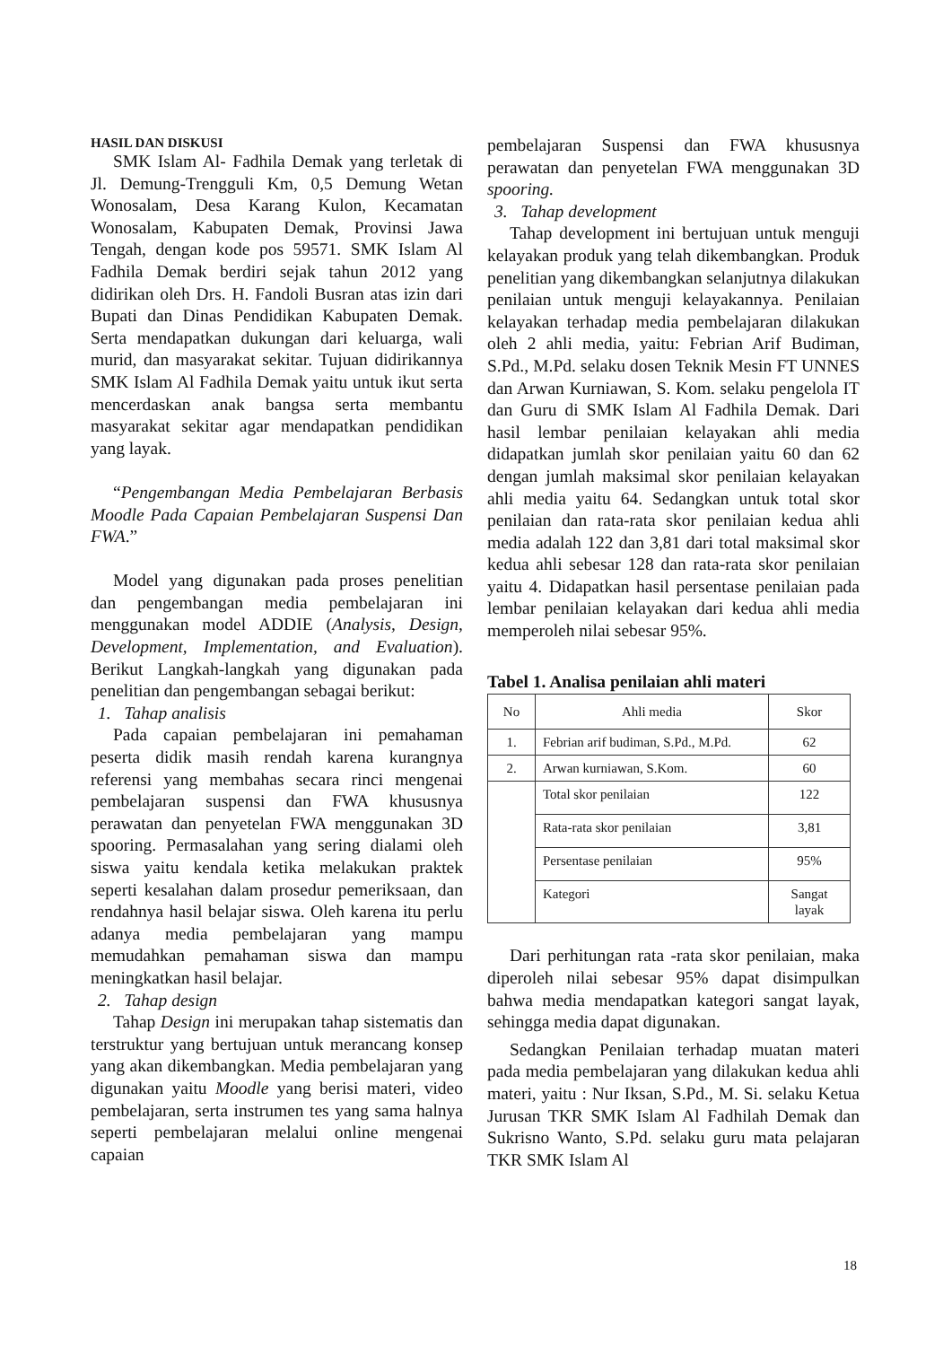HASIL DAN DISKUSI
SMK Islam Al- Fadhila Demak yang terletak di Jl. Demung-Trengguli Km, 0,5 Demung Wetan Wonosalam, Desa Karang Kulon, Kecamatan Wonosalam, Kabupaten Demak, Provinsi Jawa Tengah, dengan kode pos 59571. SMK Islam Al Fadhila Demak berdiri sejak tahun 2012 yang didirikan oleh Drs. H. Fandoli Busran atas izin dari Bupati dan Dinas Pendidikan Kabupaten Demak. Serta mendapatkan dukungan dari keluarga, wali murid, dan masyarakat sekitar. Tujuan didirikannya SMK Islam Al Fadhila Demak yaitu untuk ikut serta mencerdaskan anak bangsa serta membantu masyarakat sekitar agar mendapatkan pendidikan yang layak.
“Pengembangan Media Pembelajaran Berbasis Moodle Pada Capaian Pembelajaran Suspensi Dan FWA.”
Model yang digunakan pada proses penelitian dan pengembangan media pembelajaran ini menggunakan model ADDIE (Analysis, Design, Development, Implementation, and Evaluation). Berikut Langkah-langkah yang digunakan pada penelitian dan pengembangan sebagai berikut:
1. Tahap analisis
Pada capaian pembelajaran ini pemahaman peserta didik masih rendah karena kurangnya referensi yang membahas secara rinci mengenai pembelajaran suspensi dan FWA khususnya perawatan dan penyetelan FWA menggunakan 3D spooring. Permasalahan yang sering dialami oleh siswa yaitu kendala ketika melakukan praktek seperti kesalahan dalam prosedur pemeriksaan, dan rendahnya hasil belajar siswa. Oleh karena itu perlu adanya media pembelajaran yang mampu memudahkan pemahaman siswa dan mampu meningkatkan hasil belajar.
2. Tahap design
Tahap Design ini merupakan tahap sistematis dan terstruktur yang bertujuan untuk merancang konsep yang akan dikembangkan. Media pembelajaran yang digunakan yaitu Moodle yang berisi materi, video pembelajaran, serta instrumen tes yang sama halnya seperti pembelajaran melalui online mengenai capaian
pembelajaran Suspensi dan FWA khususnya perawatan dan penyetelan FWA menggunakan 3D spooring.
3. Tahap development
Tahap development ini bertujuan untuk menguji kelayakan produk yang telah dikembangkan. Produk penelitian yang dikembangkan selanjutnya dilakukan penilaian untuk menguji kelayakannya. Penilaian kelayakan terhadap media pembelajaran dilakukan oleh 2 ahli media, yaitu: Febrian Arif Budiman, S.Pd., M.Pd. selaku dosen Teknik Mesin FT UNNES dan Arwan Kurniawan, S. Kom. selaku pengelola IT dan Guru di SMK Islam Al Fadhila Demak. Dari hasil lembar penilaian kelayakan ahli media didapatkan jumlah skor penilaian yaitu 60 dan 62 dengan jumlah maksimal skor penilaian kelayakan ahli media yaitu 64. Sedangkan untuk total skor penilaian dan rata-rata skor penilaian kedua ahli media adalah 122 dan 3,81 dari total maksimal skor kedua ahli sebesar 128 dan rata-rata skor penilaian yaitu 4. Didapatkan hasil persentase penilaian pada lembar penilaian kelayakan dari kedua ahli media memperoleh nilai sebesar 95%.
Tabel 1. Analisa penilaian ahli materi
| No | Ahli media | Skor |
| 1. | Febrian arif budiman, S.Pd., M.Pd. | 62 |
| 2. | Arwan kurniawan, S.Kom. | 60 |
| | Total skor penilaian | 122 |
| | Rata-rata skor penilaian | 3,81 |
| | Persentase penilaian | 95% |
| | Kategori | Sangat layak |
Dari perhitungan rata -rata skor penilaian, maka diperoleh nilai sebesar 95% dapat disimpulkan bahwa media mendapatkan kategori sangat layak, sehingga media dapat digunakan.
Sedangkan Penilaian terhadap muatan materi pada media pembelajaran yang dilakukan kedua ahli materi, yaitu : Nur Iksan, S.Pd., M. Si. selaku Ketua Jurusan TKR SMK Islam Al Fadhilah Demak dan Sukrisno Wanto, S.Pd. selaku guru mata pelajaran TKR SMK Islam Al
18